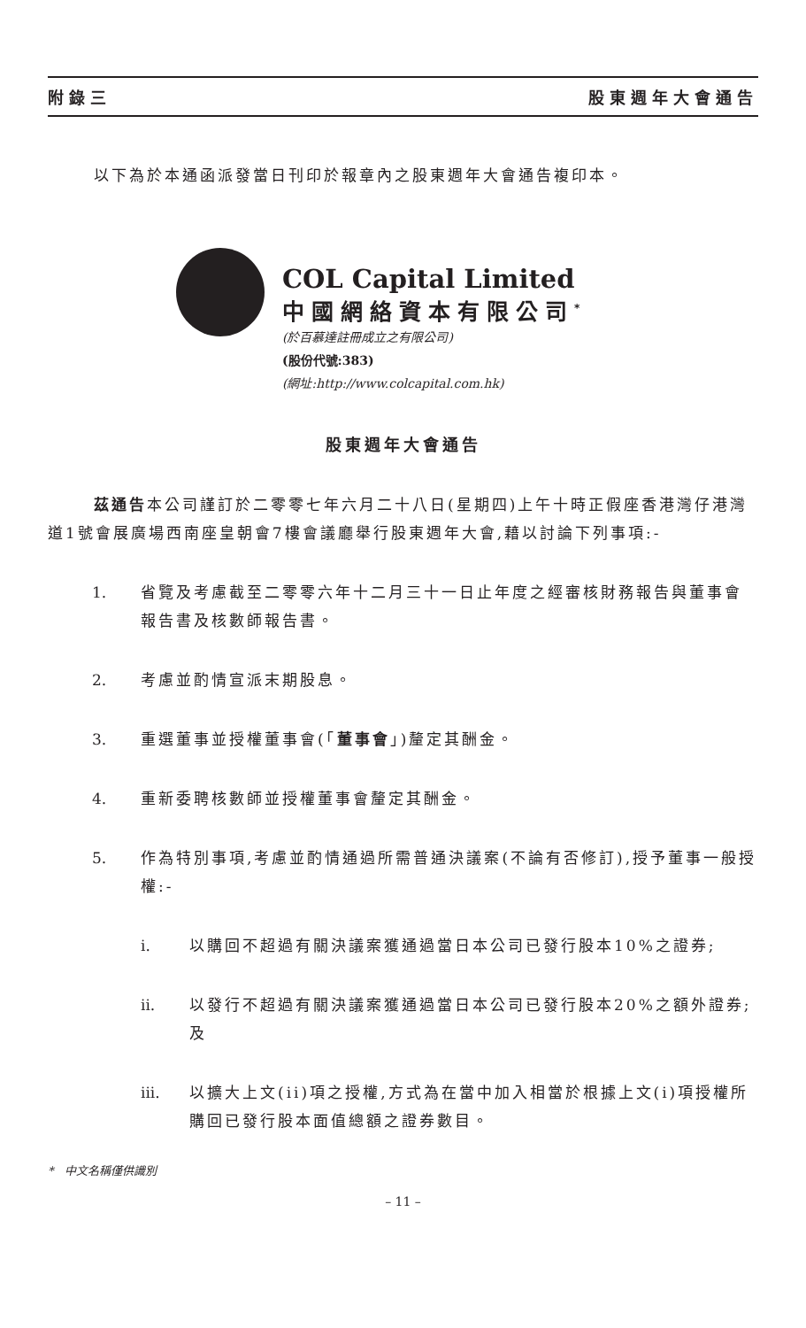附錄三 股東週年大會通告
以下為於本通函派發當日刊印於報章內之股東週年大會通告複印本。
COL Capital Limited
中國網絡資本有限公司<sup>*</sup>
(於百慕達註冊成立之有限公司)
(股份代號:383)
(網址:http://www.colcapital.com.hk)
股東週年大會通告
茲通告本公司謹訂於二零零七年六月二十八日(星期四)上午十時正假座香港灣仔港灣道1號會展廣場西南座皇朝會7樓會議廳舉行股東週年大會,藉以討論下列事項:-
1. 省覽及考慮截至二零零六年十二月三十一日止年度之經審核財務報告與董事會報告書及核數師報告書。
2. 考慮並酌情宣派末期股息。
3. 重選董事並授權董事會(「董事會」)釐定其酬金。
4. 重新委聘核數師並授權董事會釐定其酬金。
5. 作為特別事項,考慮並酌情通過所需普通決議案(不論有否修訂),授予董事一般授權:-
i. 以購回不超過有關決議案獲通過當日本公司已發行股本10%之證券;
ii. 以發行不超過有關決議案獲通過當日本公司已發行股本20%之額外證券;及
iii. 以擴大上文(ii)項之授權,方式為在當中加入相當於根據上文(i)項授權所購回已發行股本面值總額之證券數目。
* 中文名稱僅供識別
– 11 –